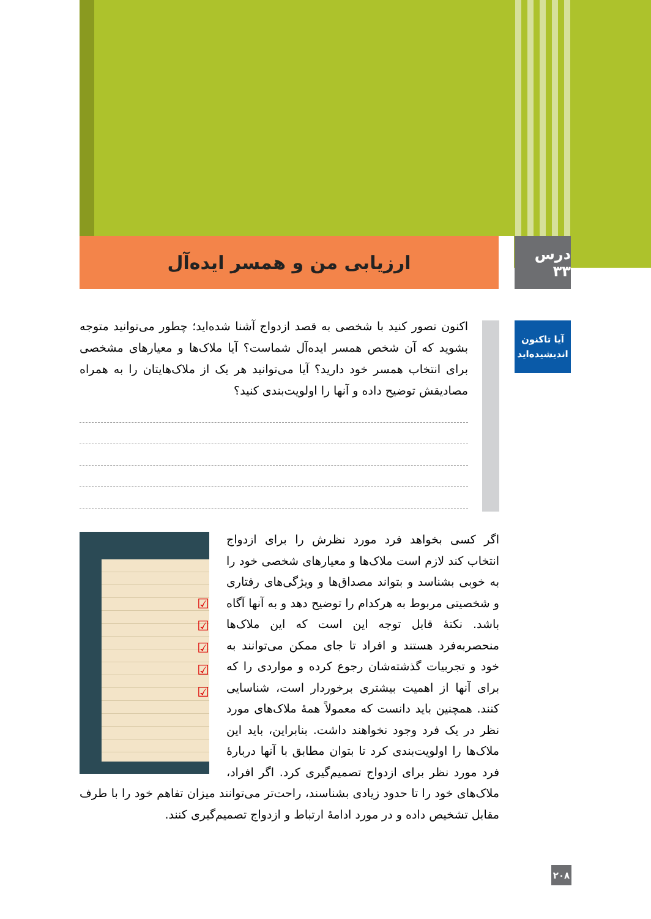درس ۳۳
ارزیابی من و همسر ایده‌آل
آیا تاکنون
اندیشیده‌اید
اکنون تصور کنید با شخصی به قصد ازدواج آشنا شده‌اید؛ چطور می‌توانید متوجه بشوید که آن شخص همسر ایده‌آل شماست؟ آیا ملاک‌ها و معیارهای مشخصی برای انتخاب همسر خود دارید؟ آیا می‌توانید هر یک از ملاک‌هایتان را به همراه مصادیقش توضیح داده و آنها را اولویت‌بندی کنید؟
☑
☑
☑
☑
☑
اگر کسی بخواهد فرد مورد نظرش را برای ازدواج انتخاب کند لازم است ملاک‌ها و معیارهای شخصی خود را به خوبی بشناسد و بتواند مصداق‌ها و ویژگی‌های رفتاری و شخصیتی مربوط به هرکدام را توضیح دهد و به آنها آگاه باشد. نکتهٔ قابل توجه این است که این ملاک‌ها منحصربه‌فرد هستند و افراد تا جای ممکن می‌توانند به خود و تجربیات گذشته‌شان رجوع کرده و مواردی را که برای آنها از اهمیت بیشتری برخوردار است، شناسایی کنند. همچنین باید دانست که معمولاً همهٔ ملاک‌های مورد نظر در یک فرد وجود نخواهند داشت. بنابراین، باید این ملاک‌ها را اولویت‌بندی کرد تا بتوان مطابق با آنها دربارهٔ فرد مورد نظر برای ازدواج تصمیم‌گیری کرد. اگر افراد، ملاک‌های خود را تا حدود زیادی بشناسند، راحت‌تر می‌توانند میزان تفاهم خود را با طرف مقابل تشخیص داده و در مورد ادامهٔ ارتباط و ازدواج تصمیم‌گیری کنند.
۲۰۸